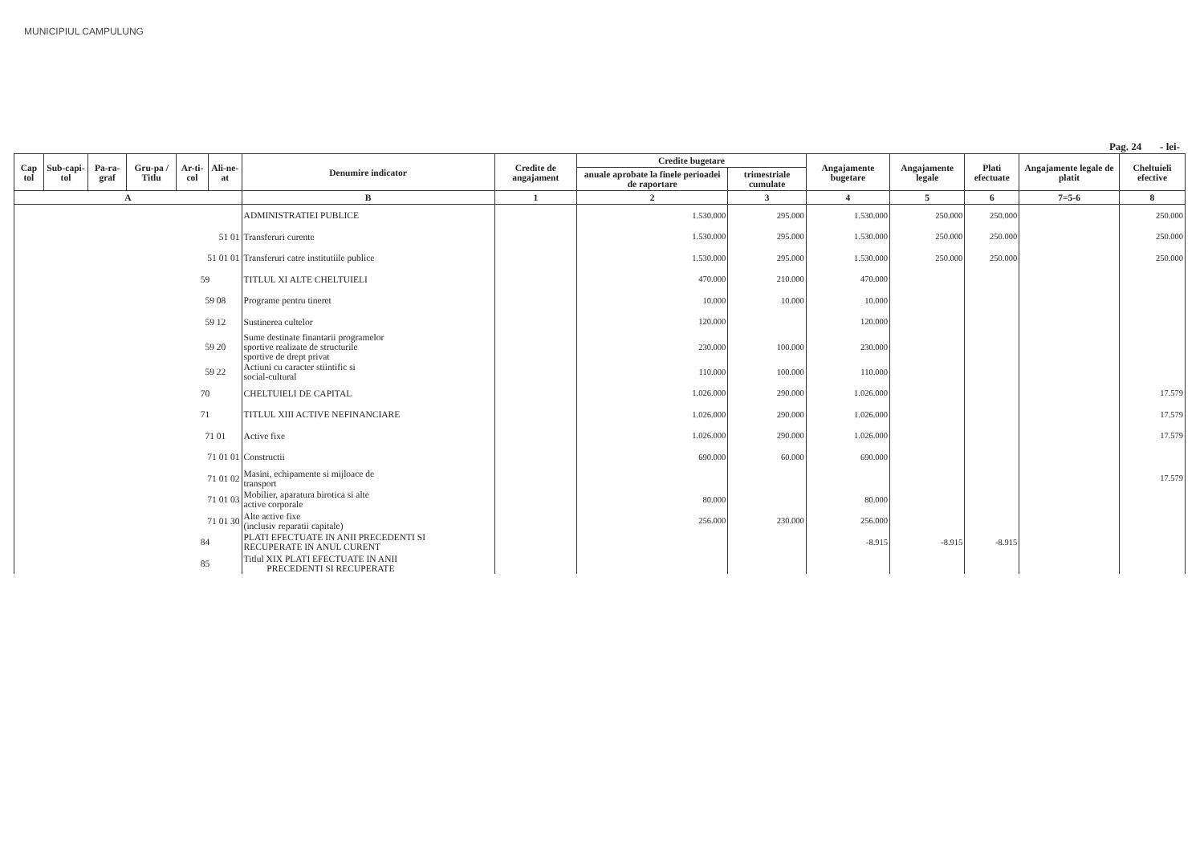MUNICIPIUL CAMPULUNG
Pag. 24 - lei-
| Cap tol | Sub-capi-tol | Pa-ra-graf | Gru-pa / Titlu | Ar-ti-col | Ali-ne-at | Denumire indicator | Credite de angajament | Credite bugetare | | Angajamente bugetare | Angajamente legale | Plati efectuate | Angajamente legale de platit | Cheltuieli efective |
| --- | --- | --- | --- | --- | --- | --- | --- | --- | --- | --- | --- | --- | --- | --- |
| | | | | | | | | anuale aprobate la finele perioadei de raportare | trimestriale cumulate | | | | | |
| A | | | | | | B | 1 | 2 | 3 | 4 | 5 | 6 | 7=5-6 | 8 |
| | | | | | | ADMINISTRATIEI PUBLICE | | 1.530.000 | 295.000 | 1.530.000 | 250.000 | 250.000 | | 250.000 |
| 51 01 | | | | | | Transferuri curente | | 1.530.000 | 295.000 | 1.530.000 | 250.000 | 250.000 | | 250.000 |
| 51 01 01 | | | | | | Transferuri catre institutiile publice | | 1.530.000 | 295.000 | 1.530.000 | 250.000 | 250.000 | | 250.000 |
| 59 | | | | | | TITLUL XI ALTE CHELTUIELI | | 470.000 | 210.000 | 470.000 | | | | |
| 59 08 | | | | | | Programe pentru tineret | | 10.000 | 10.000 | 10.000 | | | | |
| 59 12 | | | | | | Sustinerea cultelor | | 120.000 | | 120.000 | | | | |
| 59 20 | | | | | | Sume destinate finantarii programelor sportive realizate de structurile sportive de drept privat | | 230.000 | 100.000 | 230.000 | | | | |
| 59 22 | | | | | | Actiuni cu caracter stiintific si social-cultural | | 110.000 | 100.000 | 110.000 | | | | |
| 70 | | | | | | CHELTUIELI DE CAPITAL | | 1.026.000 | 290.000 | 1.026.000 | | | | 17.579 |
| 71 | | | | | | TITLUL XIII ACTIVE NEFINANCIARE | | 1.026.000 | 290.000 | 1.026.000 | | | | 17.579 |
| 71 01 | | | | | | Active fixe | | 1.026.000 | 290.000 | 1.026.000 | | | | 17.579 |
| 71 01 01 | | | | | | Constructii | | 690.000 | 60.000 | 690.000 | | | | |
| 71 01 02 | | | | | | Masini, echipamente si mijloace de transport | | | | | | | | 17.579 |
| 71 01 03 | | | | | | Mobilier, aparatura birotica si alte active corporale | | 80.000 | | 80.000 | | | | |
| 71 01 30 | | | | | | Alte active fixe (inclusiv reparatii capitale) | | 256.000 | 230.000 | 256.000 | | | | |
| 84 | | | | | | PLATI EFECTUATE IN ANII PRECEDENTI SI RECUPERATE IN ANUL CURENT | | | | -8.915 | -8.915 | -8.915 | | |
| 85 | | | | | | Titlul XIX PLATI EFECTUATE IN ANII PRECEDENTI SI RECUPERATE | | | | | | | | |